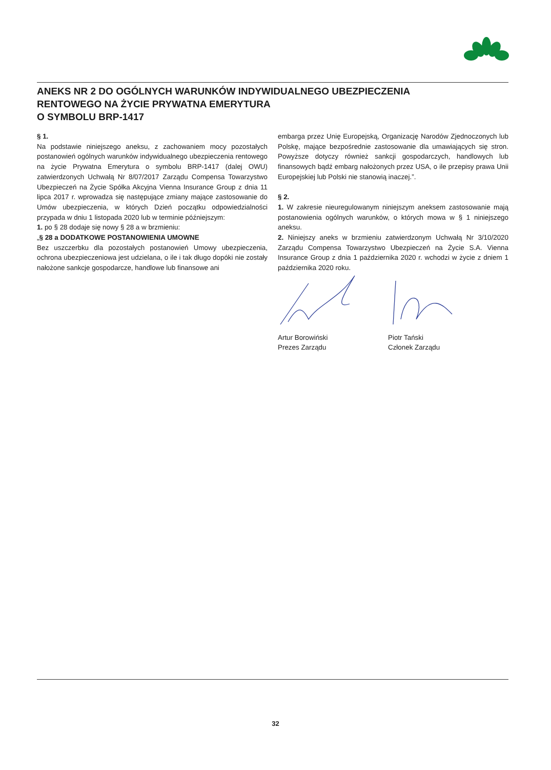ANEKS NR 2 DO OGÓLNYCH WARUNKÓW INDYWIDUALNEGO UBEZPIECZENIA
RENTOWEGO NA ŻYCIE PRYWATNA EMERYTURA
O SYMBOLU BRP-1417
§ 1.
Na podstawie niniejszego aneksu, z zachowaniem mocy pozostałych postanowień ogólnych warunków indywidualnego ubezpieczenia rentowego na życie Prywatna Emerytura o symbolu BRP-1417 (dalej OWU) zatwierdzonych Uchwałą Nr 8/07/2017 Zarządu Compensa Towarzystwo Ubezpieczeń na Życie Spółka Akcyjna Vienna Insurance Group z dnia 11 lipca 2017 r. wprowadza się następujące zmiany mające zastosowanie do Umów ubezpieczenia, w których Dzień początku odpowiedzialności przypada w dniu 1 listopada 2020 lub w terminie późniejszym:
1. po § 28 dodaje się nowy § 28 a w brzmieniu:
„§ 28 a DODATKOWE POSTANOWIENIA UMOWNE
Bez uszczerbku dla pozostałych postanowień Umowy ubezpieczenia, ochrona ubezpieczeniowa jest udzielana, o ile i tak długo dopóki nie zostały nałożone sankcje gospodarcze, handlowe lub finansowe ani
embarga przez Unię Europejską, Organizację Narodów Zjednoczonych lub Polskę, mające bezpośrednie zastosowanie dla umawiających się stron. Powyższe dotyczy również sankcji gospodarczych, handlowych lub finansowych bądź embarg nałożonych przez USA, o ile przepisy prawa Unii Europejskiej lub Polski nie stanowią inaczej.”.
§ 2.
1. W zakresie nieuregulowanym niniejszym aneksem zastosowanie mają postanowienia ogólnych warunków, o których mowa w § 1 niniejszego aneksu.
2. Niniejszy aneks w brzmieniu zatwierdzonym Uchwałą Nr 3/10/2020 Zarządu Compensa Towarzystwo Ubezpieczeń na Życie S.A. Vienna Insurance Group z dnia 1 października 2020 r. wchodzi w życie z dniem 1 października 2020 roku.
Artur Borowiński
Prezes Zarządu
Piotr Tański
Członek Zarządu
32